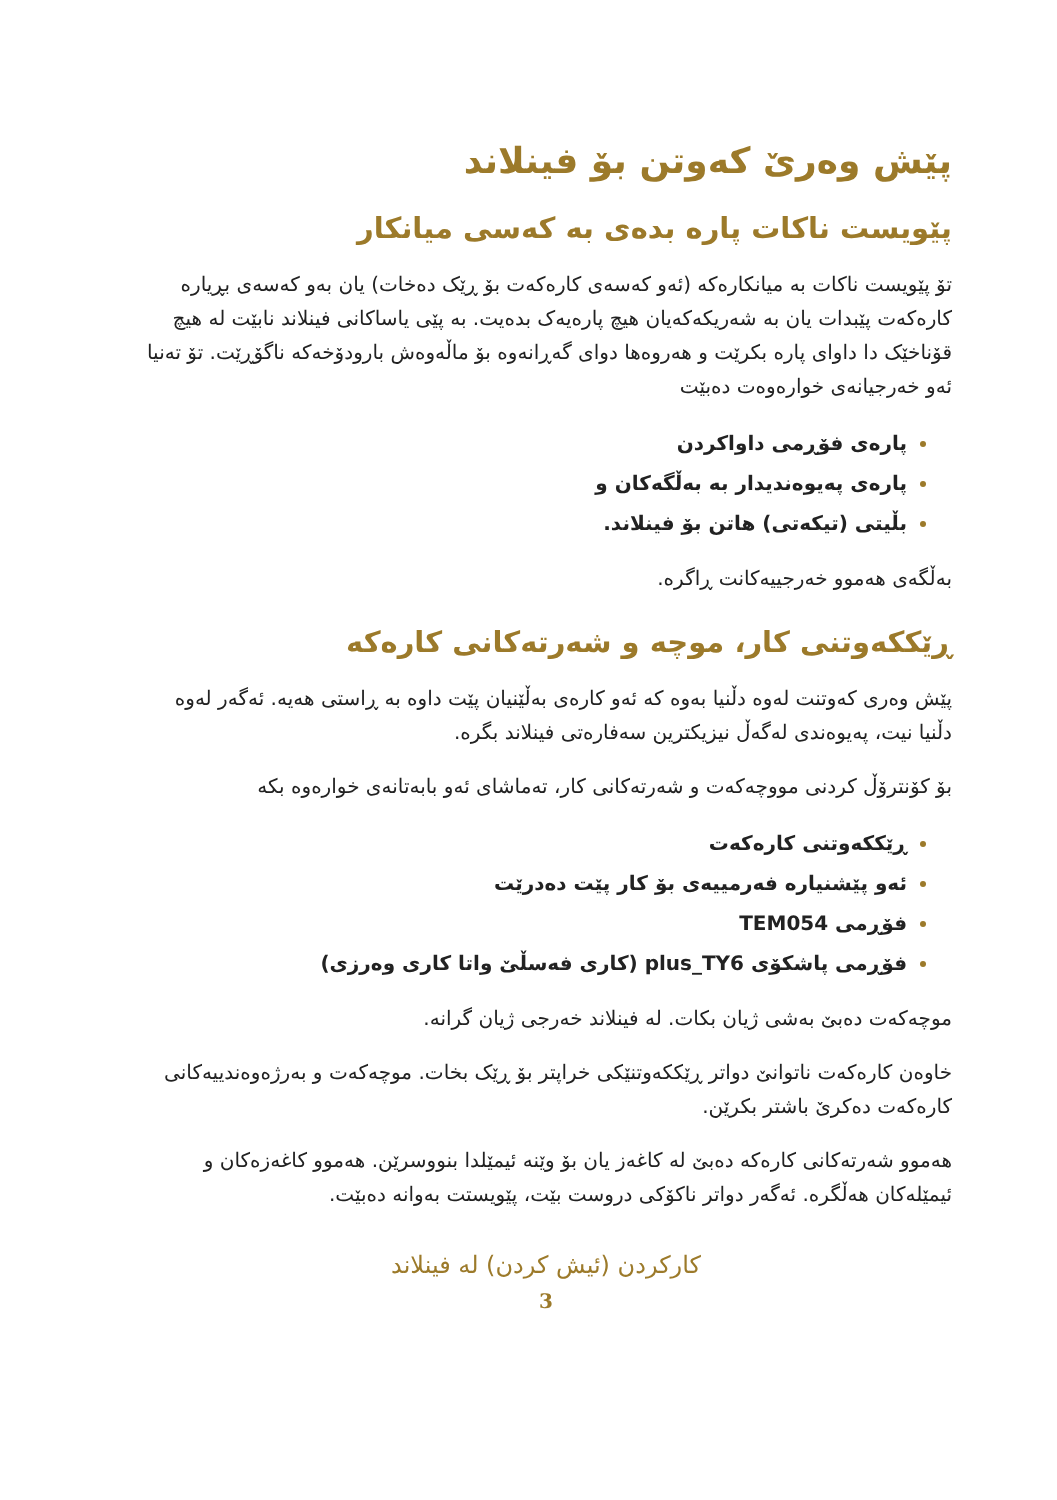پێش وەرێ کەوتن بۆ فینلاند
پێویست ناکات پارە بدەی بە کەسی میانکار
تۆ پێویست ناکات بە میانکارەکە (ئەو کەسەی کارەکەت بۆ ڕێک دەخات) یان بەو کەسەی بڕیارە کارەکەت پێبدات یان بە شەریکەکەیان هیچ پارەیەک بدەیت. بە پێی یاساکانی فینلاند نابێت لە هیچ قۆناخێک دا داوای پارە بکرێت و هەروەها دوای گەڕانەوە بۆ ماڵەوەش بارودۆخەکە ناگۆڕێت. تۆ تەنیا ئەو خەرجیانەی خوارەوەت دەبێت
پارەی فۆڕمی داواکردن
پارەی پەیوەندیدار بە بەڵگەکان و
بڵیتی (تیکەتی) هاتن بۆ فینلاند.
بەڵگەی هەموو خەرجییەکانت ڕاگرە.
ڕێککەوتنی کار، موچە و شەرتەکانی کارەکە
پێش وەری کەوتنت لەوە دڵنیا بەوە کە ئەو کارەی بەڵێنیان پێت داوە بە ڕاستی هەیە. ئەگەر لەوە دڵنیا نیت، پەیوەندی لەگەڵ نیزیکترین سەفارەتی فینلاند بگرە.
بۆ کۆنترۆڵ کردنی مووچەکەت و شەرتەکانی کار، تەماشای ئەو بابەتانەی خوارەوە بکە
ڕێککەوتنی کارەکەت
ئەو پێشنیارە فەرمییەی بۆ کار پێت دەدرێت
فۆڕمی TEM054
فۆڕمی پاشکۆی plus_TY6 (کاری فەسڵێ واتا کاری وەرزی)
موچەکەت دەبێ بەشی ژیان بکات. لە فینلاند خەرجی ژیان گرانە.
خاوەن کارەکەت ناتوانێ دواتر ڕێککەوتنێکی خراپتر بۆ ڕێک بخات. موچەکەت و بەرژەوەندییەکانی کارەکەت دەکرێ باشتر بکرێن.
هەموو شەرتەکانی کارەکە دەبێ لە کاغەز یان بۆ وێنە ئیمێلدا بنووسرێن. هەموو کاغەزەکان و ئیمێلەکان هەڵگرە. ئەگەر دواتر ناکۆکی دروست بێت، پێویستت بەوانە دەبێت.
کارکردن (ئیش کردن) لە فینلاند
3